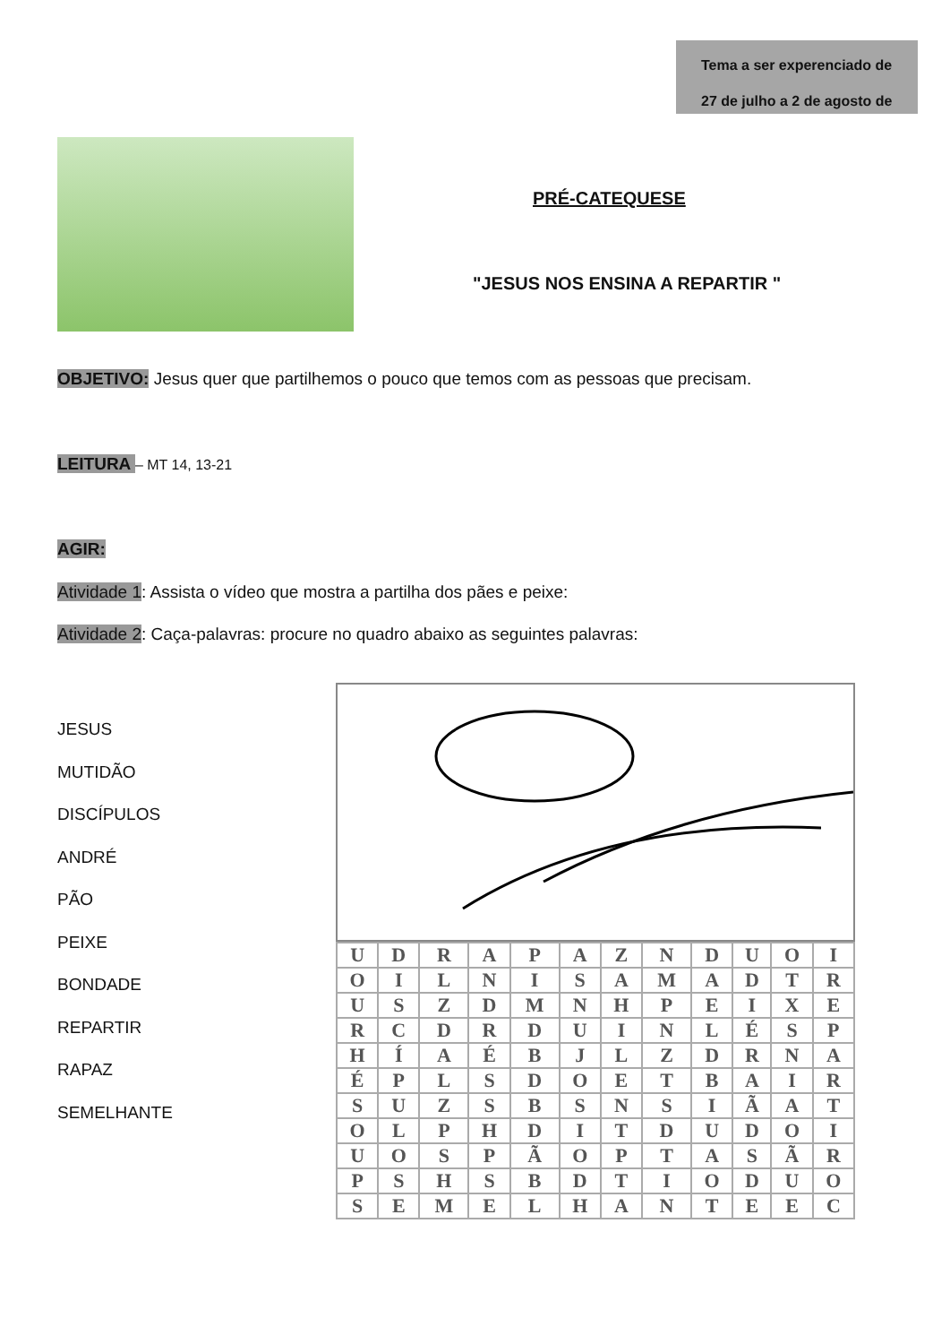Tema a ser experenciado de
27 de julho a 2 de agosto de
PRÉ-CATEQUESE
"JESUS NOS ENSINA A REPARTIR "
OBJETIVO: Jesus quer que partilhemos o pouco que temos com as pessoas que precisam.
LEITURA – MT 14, 13-21
AGIR:
Atividade 1: Assista o vídeo que mostra a partilha dos pães e peixe:
Atividade 2: Caça-palavras: procure no quadro abaixo as seguintes palavras:
JESUS
MUTIDÃO
DISCÍPULOS
ANDRÉ
PÃO
PEIXE
BONDADE
REPARTIR
RAPAZ
SEMELHANTE
| U | D | R | A | P | A | Z | N | D | U | O | I |
| O | I | L | N | I | S | A | M | A | D | T | R |
| U | S | Z | D | M | N | H | P | E | I | X | E |
| R | C | D | R | D | U | I | N | L | É | S | P |
| H | Í | A | É | B | J | L | Z | D | R | N | A |
| É | P | L | S | D | O | E | T | B | A | I | R |
| S | U | Z | S | B | S | N | S | I | Ã | A | T |
| O | L | P | H | D | I | T | D | U | D | O | I |
| U | O | S | P | Ã | O | P | T | A | S | Ã | R |
| P | S | H | S | B | D | T | I | O | D | U | O |
| S | E | M | E | L | H | A | N | T | E | E | C |